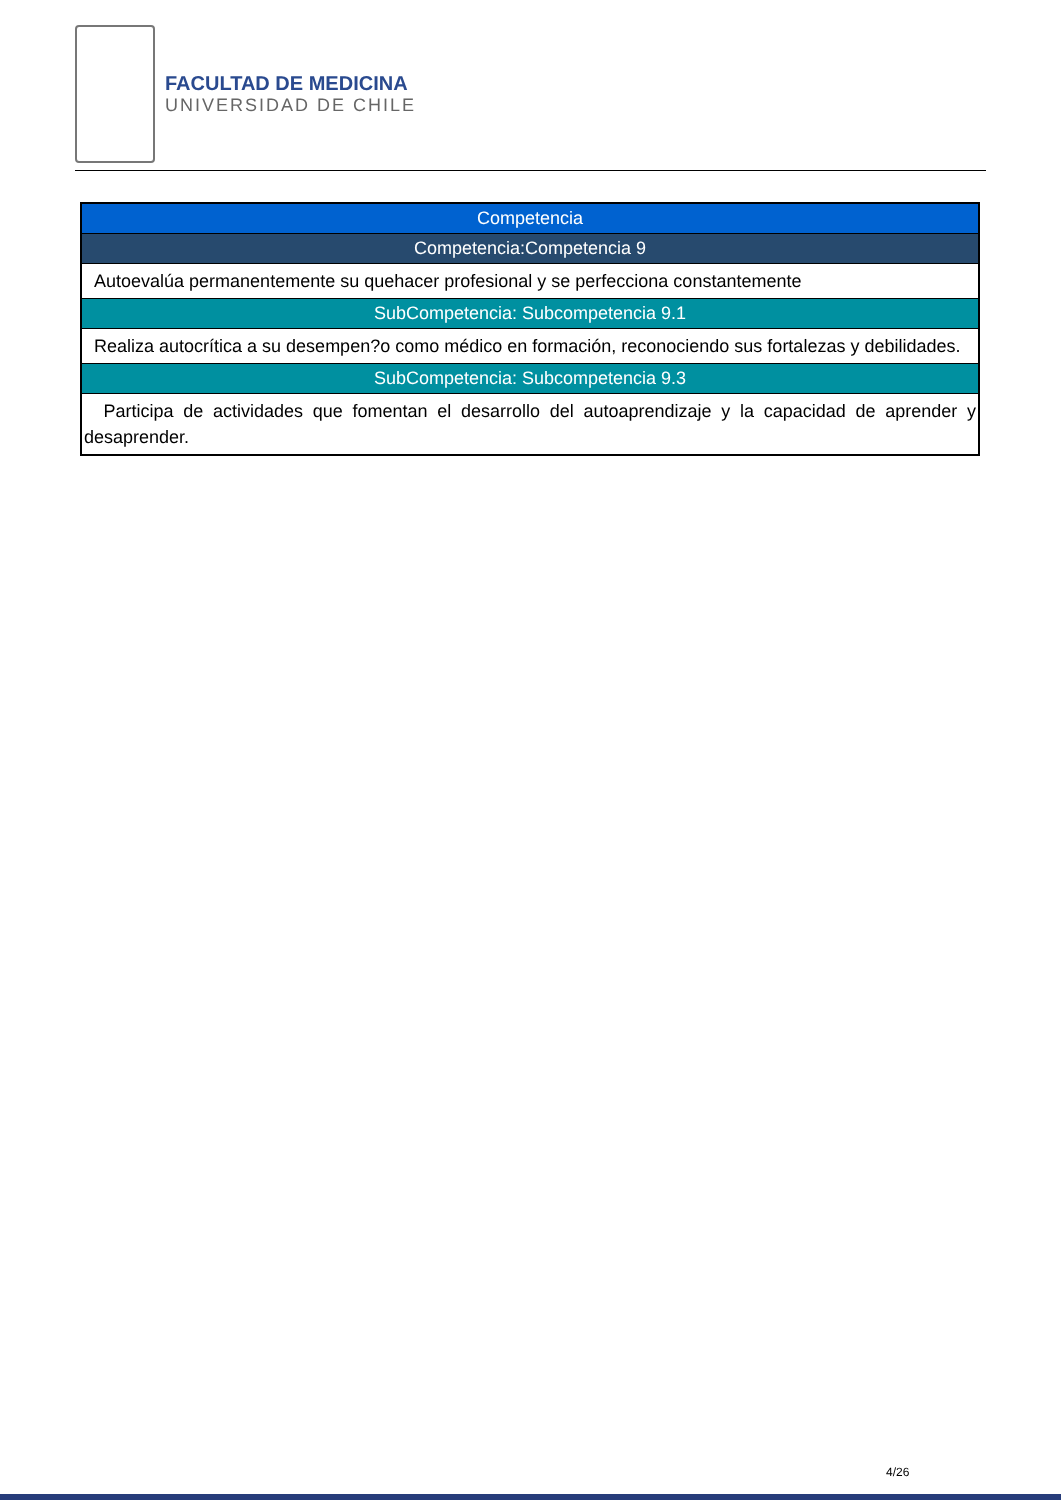FACULTAD DE MEDICINA
UNIVERSIDAD DE CHILE
| Competencia |
| Competencia:Competencia 9 |
| Autoevalúa permanentemente su quehacer profesional y se perfecciona constantemente |
| SubCompetencia: Subcompetencia 9.1 |
| Realiza autocrítica a su desempen?o como médico en formación, reconociendo sus fortalezas y debilidades. |
| SubCompetencia: Subcompetencia 9.3 |
| Participa de actividades que fomentan el desarrollo del autoaprendizaje y la capacidad de aprender y desaprender. |
4/26